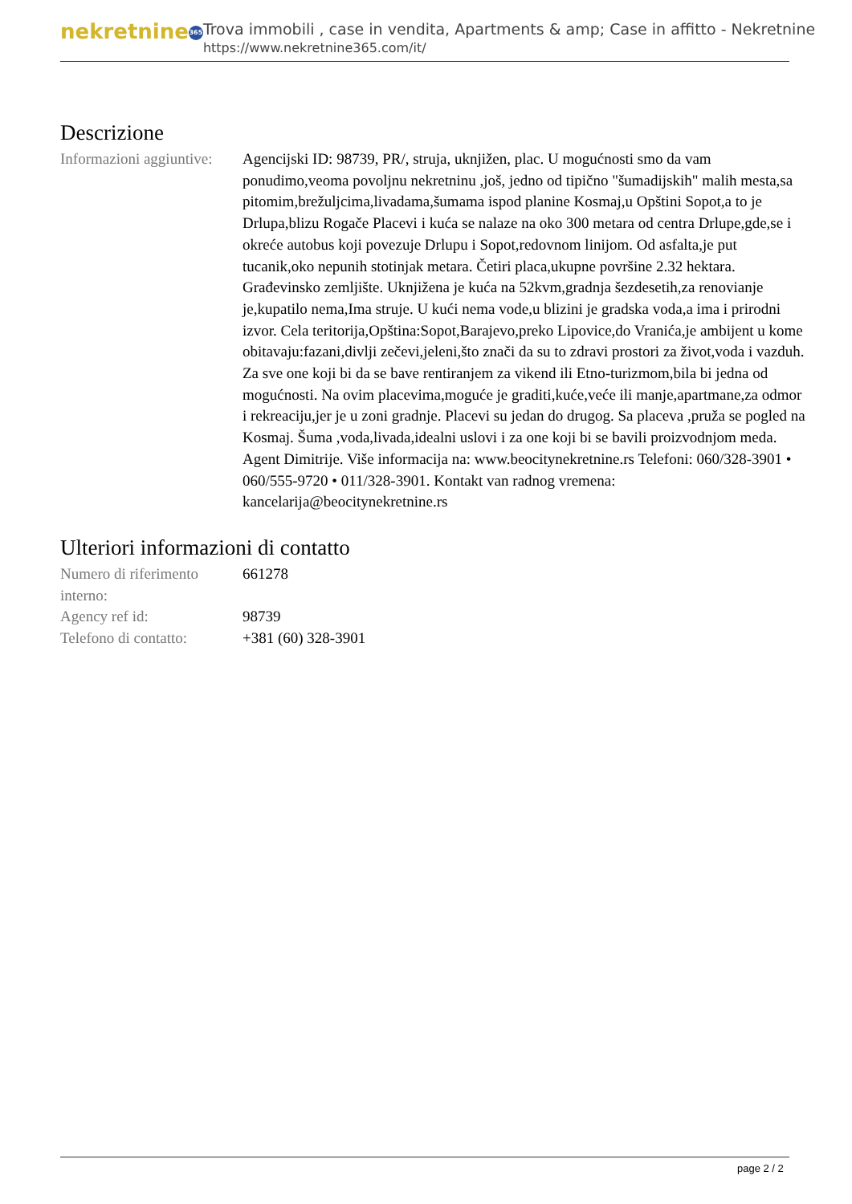nekretnine 365
Trova immobili , case in vendita, Apartments & amp; Case in affitto - Nekretnine
https://www.nekretnine365.com/it/
Descrizione
Informazioni aggiuntive:
Agencijski ID: 98739, PR/, struja, uknjižen, plac. U mogućnosti smo da vam ponudimo,veoma povoljnu nekretninu ,još, jedno od tipično "šumadijskih" malih mesta,sa pitomim,brežuljcima,livadama,šumama ispod planine Kosmaj,u Opštini Sopot,a to je Drlupa,blizu Rogače Placevi i kuća se nalaze na oko 300 metara od centra Drlupe,gde,se i okreće autobus koji povezuje Drlupu i Sopot,redovnom linijom. Od asfalta,je put tucanik,oko nepunih stotinjak metara. Četiri placa,ukupne površine 2.32 hektara. Građevinsko zemljište. Uknjižena je kuća na 52kvm,gradnja šezdesetih,za renovianje je,kupatilo nema,Ima struje. U kući nema vode,u blizini je gradska voda,a ima i prirodni izvor. Cela teritorija,Opština:Sopot,Barajevo,preko Lipovice,do Vranića,je ambijent u kome obitavaju:fazani,divlji zečevi,jeleni,što znači da su to zdravi prostori za život,voda i vazduh. Za sve one koji bi da se bave rentiranjem za vikend ili Etno-turizmom,bila bi jedna od mogućnosti. Na ovim placevima,moguće je graditi,kuće,veće ili manje,apartmane,za odmor i rekreaciju,jer je u zoni gradnje. Placevi su jedan do drugog. Sa placeva ,pruža se pogled na Kosmaj. Šuma ,voda,livada,idealni uslovi i za one koji bi se bavili proizvodnjom meda. Agent Dimitrije. Više informacija na: www.beocitynekretnine.rs Telefoni: 060/328-3901 • 060/555-9720 • 011/328-3901. Kontakt van radnog vremena: kancelarija@beocitynekretnine.rs
Ulteriori informazioni di contatto
Numero di riferimento interno:
661278
Agency ref id: 98739
Telefono di contatto:
+381 (60) 328-3901
page 2 / 2